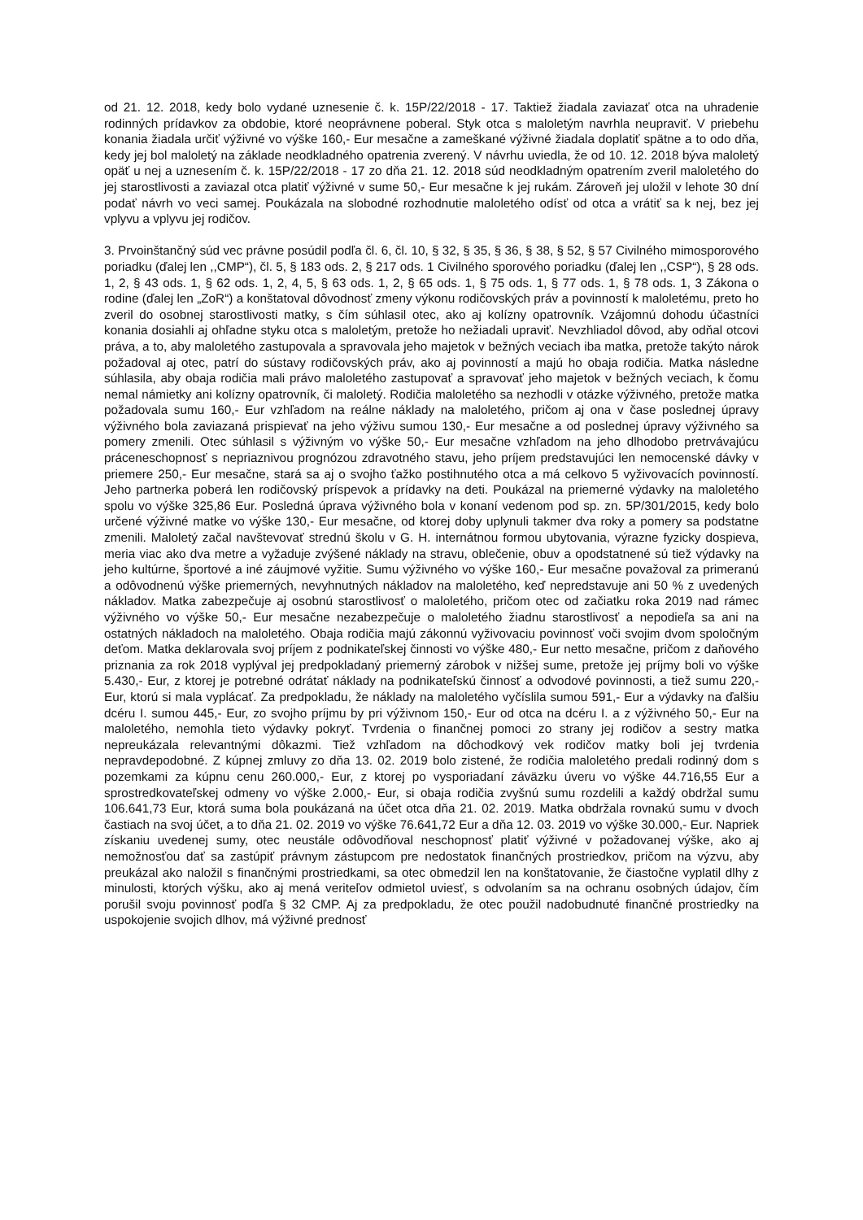od 21. 12. 2018, kedy bolo vydané uznesenie č. k. 15P/22/2018 - 17. Taktiež žiadala zaviazať otca na uhradenie rodinných prídavkov za obdobie, ktoré neoprávnene poberal. Styk otca s maloletým navrhla neupraviť. V priebehu konania žiadala určiť výživné vo výške 160,- Eur mesačne a zameškané výživné žiadala doplatiť spätne a to odo dňa, kedy jej bol maloletý na základe neodkladného opatrenia zverený. V návrhu uviedla, že od 10. 12. 2018 býva maloletý opäť u nej a uznesením č. k. 15P/22/2018 - 17 zo dňa 21. 12. 2018 súd neodkladným opatrením zveril maloletého do jej starostlivosti a zaviazal otca platiť výživné v sume 50,- Eur mesačne k jej rukám. Zároveň jej uložil v lehote 30 dní podať návrh vo veci samej. Poukázala na slobodné rozhodnutie maloletého odísť od otca a vrátiť sa k nej, bez jej vplyvu a vplyvu jej rodičov.
3. Prvoinštančný súd vec právne posúdil podľa čl. 6, čl. 10, § 32, § 35, § 36, § 38, § 52, § 57 Civilného mimosporového poriadku (ďalej len ,,CMP“), čl. 5, § 183 ods. 2, § 217 ods. 1 Civilného sporového poriadku (ďalej len ,,CSP“), § 28 ods. 1, 2, § 43 ods. 1, § 62 ods. 1, 2, 4, 5, § 63 ods. 1, 2, § 65 ods. 1, § 75 ods. 1, § 77 ods. 1, § 78 ods. 1, 3 Zákona o rodine (ďalej len „ZoR“) a konštatoval dôvodnosť zmeny výkonu rodičovských práv a povinností k maloletému, preto ho zveril do osobnej starostlivosti matky, s čím súhlasil otec, ako aj kolízny opatrovník. Vzájomnú dohodu účastníci konania dosiahli aj ohľadne styku otca s maloletým, pretože ho nežiadali upraviť. Nevzhliadol dôvod, aby odňal otcovi práva, a to, aby maloletého zastupovala a spravovala jeho majetok v bežných veciach iba matka, pretože takýto nárok požadoval aj otec, patrí do sústavy rodičovských práv, ako aj povinností a majú ho obaja rodičia. Matka následne súhlasila, aby obaja rodičia mali právo maloletého zastupovať a spravovať jeho majetok v bežných veciach, k čomu nemal námietky ani kolízny opatrovník, či maloletý. Rodičia maloletého sa nezhodli v otázke výživného, pretože matka požadovala sumu 160,- Eur vzhľadom na reálne náklady na maloletého, pričom aj ona v čase poslednej úpravy výživného bola zaviazaná prispievať na jeho výživu sumou 130,- Eur mesačne a od poslednej úpravy výživného sa pomery zmenili. Otec súhlasil s výživným vo výške 50,- Eur mesačne vzhľadom na jeho dlhodobo pretrvávajúcu práceneschopnosť s nepriaznivou prognózou zdravotného stavu, jeho príjem predstavujúci len nemocenské dávky v priemere 250,- Eur mesačne, stará sa aj o svojho ťažko postihnutého otca a má celkovo 5 vyživovacích povinností. Jeho partnerka poberá len rodičovský príspevok a prídavky na deti. Poukázal na priemerné výdavky na maloletého spolu vo výške 325,86 Eur. Posledná úprava výživného bola v konaní vedenom pod sp. zn. 5P/301/2015, kedy bolo určené výživné matke vo výške 130,- Eur mesačne, od ktorej doby uplynuli takmer dva roky a pomery sa podstatne zmenili. Maloletý začal navštevovať strednú školu v G. H. internátnou formou ubytovania, výrazne fyzicky dospieva, meria viac ako dva metre a vyžaduje zvýšené náklady na stravu, oblečenie, obuv a opodstatnené sú tiež výdavky na jeho kultúrne, športové a iné záujmové vyžitie. Sumu výživného vo výške 160,- Eur mesačne považoval za primeranú a odôvodnenú výške priemerných, nevyhnutných nákladov na maloletého, keď nepredstavuje ani 50 % z uvedených nákladov. Matka zabezpečuje aj osobnú starostlivosť o maloletého, pričom otec od začiatku roka 2019 nad rámec výživného vo výške 50,- Eur mesačne nezabezpečuje o maloletého žiadnu starostlivosť a nepodieľa sa ani na ostatných nákladoch na maloletého. Obaja rodičia majú zákonnú vyživovaciu povinnosť voči svojim dvom spoločným deťom. Matka deklarovala svoj príjem z podnikateľskej činnosti vo výške 480,- Eur netto mesačne, pričom z daňového priznania za rok 2018 vyplýval jej predpokladaný priemerný zárobok v nižšej sume, pretože jej príjmy boli vo výške 5.430,- Eur, z ktorej je potrebné odrátať náklady na podnikateľskú činnosť a odvodové povinnosti, a tiež sumu 220,- Eur, ktorú si mala vyplácať. Za predpokladu, že náklady na maloletého vyčíslila sumou 591,- Eur a výdavky na ďalšiu dcéru I. sumou 445,- Eur, zo svojho príjmu by pri výživnom 150,- Eur od otca na dcéru I. a z výživného 50,- Eur na maloletého, nemohla tieto výdavky pokryť. Tvrdenia o finančnej pomoci zo strany jej rodičov a sestry matka nepreukázala relevantnými dôkazmi. Tiež vzhľadom na dôchodkový vek rodičov matky boli jej tvrdenia nepravdepodobné. Z kúpnej zmluvy zo dňa 13. 02. 2019 bolo zistené, že rodičia maloletého predali rodinný dom s pozemkami za kúpnu cenu 260.000,- Eur, z ktorej po vysporiadaní záväzku úveru vo výške 44.716,55 Eur a sprostredkovateľskej odmeny vo výške 2.000,- Eur, si obaja rodičia zvyšnú sumu rozdelili a každý obdržal sumu 106.641,73 Eur, ktorá suma bola poukázaná na účet otca dňa 21. 02. 2019. Matka obdržala rovnakú sumu v dvoch častiach na svoj účet, a to dňa 21. 02. 2019 vo výške 76.641,72 Eur a dňa 12. 03. 2019 vo výške 30.000,- Eur. Napriek získaniu uvedenej sumy, otec neustále odôvodňoval neschopnosť platiť výživné v požadovanej výške, ako aj nemožnosťou dať sa zastúpiť právnym zástupcom pre nedostatok finančných prostriedkov, pričom na výzvu, aby preukázal ako naložil s finančnými prostriedkami, sa otec obmedzil len na konštatovanie, že čiastočne vyplatil dlhy z minulosti, ktorých výšku, ako aj mená veriteľov odmietol uviesť, s odvolaním sa na ochranu osobných údajov, čím porušil svoju povinnosť podľa § 32 CMP. Aj za predpokladu, že otec použil nadobudnuté finančné prostriedky na uspokojenie svojich dlhov, má výživné prednosť